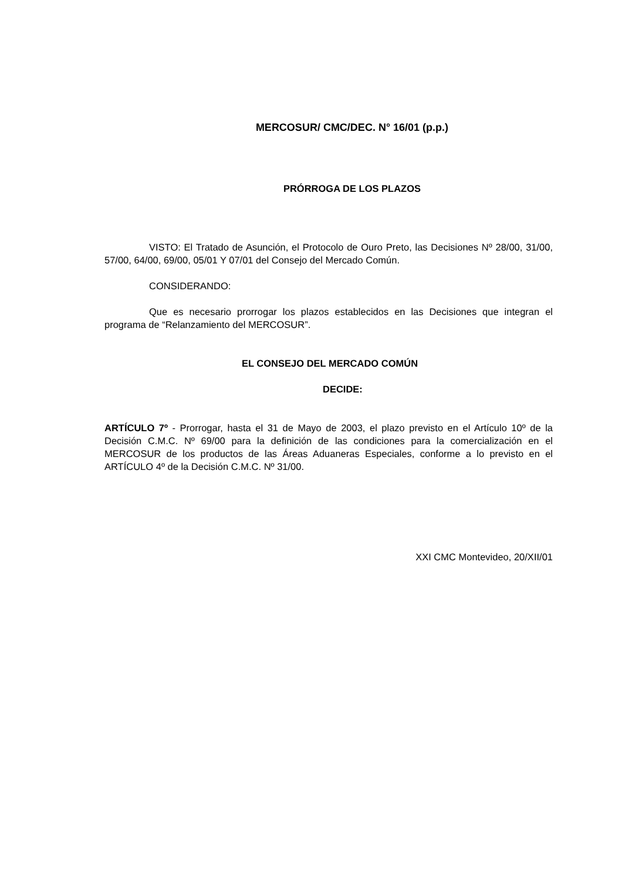MERCOSUR/ CMC/DEC. N° 16/01 (p.p.)
PRÓRROGA DE LOS PLAZOS
VISTO: El Tratado de Asunción, el Protocolo de Ouro Preto, las Decisiones Nº 28/00, 31/00, 57/00, 64/00, 69/00, 05/01 Y 07/01 del Consejo del Mercado Común.
CONSIDERANDO:
Que es necesario prorrogar los plazos establecidos en las Decisiones que integran el programa de “Relanzamiento del MERCOSUR”.
EL CONSEJO DEL MERCADO COMÚN
DECIDE:
ARTÍCULO 7º - Prorrogar, hasta el 31 de Mayo de 2003, el plazo previsto en el Artículo 10º de la Decisión C.M.C. Nº 69/00 para la definición de las condiciones para la comercialización en el MERCOSUR de los productos de las Áreas Aduaneras Especiales, conforme a lo previsto en el ARTÍCULO 4º de la Decisión C.M.C. Nº 31/00.
XXI CMC Montevideo, 20/XII/01